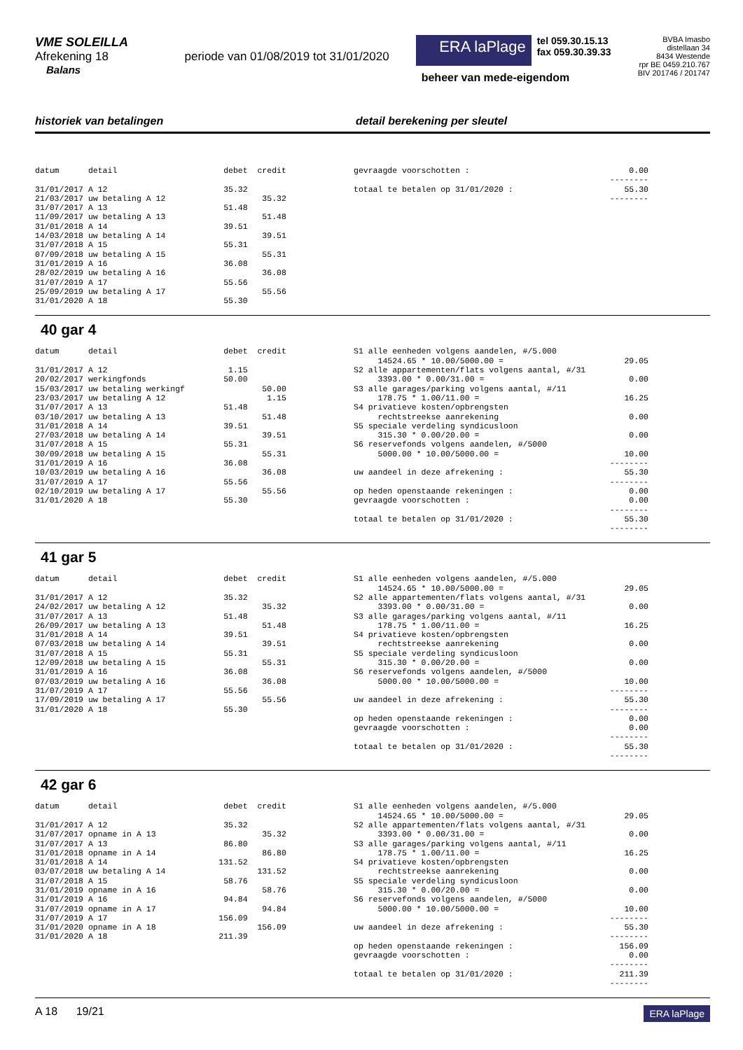VME SOLEILLA
Afrekening 18 periode van 01/08/2019 tot 31/01/2020
Balans
ERA laPlage
tel 059.30.15.13
fax 059.30.39.33
beheer van mede-eigendom
BVBA Imasbo
distellaan 34
8434 Westende
rpr BE 0459.210.767
BIV 201746 / 201747
historiek van betalingen detail berekening per sleutel
datum      detail                      debet  credit

31/01/2017 A 12                        35.32
21/03/2017 uw betaling A 12                    35.32
31/07/2017 A 13                        51.48
11/09/2017 uw betaling A 13                    51.48
31/01/2018 A 14                        39.51
14/03/2018 uw betaling A 14                    39.51
31/07/2018 A 15                        55.31
07/09/2018 uw betaling A 15                    55.31
31/01/2019 A 16                        36.08
28/02/2019 uw betaling A 16                    36.08
31/07/2019 A 17                        55.56
25/09/2019 uw betaling A 17                    55.56
31/01/2020 A 18                        55.30
gevraagde voorschotten :                                 0.00
                                                     --------
totaal te betalen op 31/01/2020 :                       55.30
                                                     --------
40 gar 4
datum      detail                      debet  credit

31/01/2017 A 12                         1.15
20/02/2017 werkingfonds                50.00
15/03/2017 uw betaling werkingf                50.00
23/03/2017 uw betaling A 12                     1.15
31/07/2017 A 13                        51.48
03/10/2017 uw betaling A 13                    51.48
31/01/2018 A 14                        39.51
27/03/2018 uw betaling A 14                    39.51
31/07/2018 A 15                        55.31
30/09/2018 uw betaling A 15                    55.31
31/01/2019 A 16                        36.08
10/03/2019 uw betaling A 16                    36.08
31/07/2019 A 17                        55.56
02/10/2019 uw betaling A 17                    55.56
31/01/2020 A 18                        55.30
S1 alle eenheden volgens aandelen, #/5.000
     14524.65 * 10.00/5000.00 =                         29.05
S2 alle appartementen/flats volgens aantal, #/31
     3393.00 * 0.00/31.00 =                              0.00
S3 alle garages/parking volgens aantal, #/11
     178.75 * 1.00/11.00 =                              16.25
S4 privatieve kosten/opbrengsten
     rechtstreekse aanrekening                           0.00
S5 speciale verdeling syndicusloon
     315.30 * 0.00/20.00 =                               0.00
S6 reservefonds volgens aandelen, #/5000
     5000.00 * 10.00/5000.00 =                          10.00
                                                     --------
uw aandeel in deze afrekening :                         55.30
                                                     --------
op heden openstaande rekeningen :                        0.00
gevraagde voorschotten :                                 0.00
                                                     --------
totaal te betalen op 31/01/2020 :                       55.30
                                                     --------
41 gar 5
datum      detail                      debet  credit

31/01/2017 A 12                        35.32
24/02/2017 uw betaling A 12                    35.32
31/07/2017 A 13                        51.48
26/09/2017 uw betaling A 13                    51.48
31/01/2018 A 14                        39.51
07/03/2018 uw betaling A 14                    39.51
31/07/2018 A 15                        55.31
12/09/2018 uw betaling A 15                    55.31
31/01/2019 A 16                        36.08
07/03/2019 uw betaling A 16                    36.08
31/07/2019 A 17                        55.56
17/09/2019 uw betaling A 17                    55.56
31/01/2020 A 18                        55.30
S1 alle eenheden volgens aandelen, #/5.000
     14524.65 * 10.00/5000.00 =                         29.05
S2 alle appartementen/flats volgens aantal, #/31
     3393.00 * 0.00/31.00 =                              0.00
S3 alle garages/parking volgens aantal, #/11
     178.75 * 1.00/11.00 =                              16.25
S4 privatieve kosten/opbrengsten
     rechtstreekse aanrekening                           0.00
S5 speciale verdeling syndicusloon
     315.30 * 0.00/20.00 =                               0.00
S6 reservefonds volgens aandelen, #/5000
     5000.00 * 10.00/5000.00 =                          10.00
                                                     --------
uw aandeel in deze afrekening :                         55.30
                                                     --------
op heden openstaande rekeningen :                        0.00
gevraagde voorschotten :                                 0.00
                                                     --------
totaal te betalen op 31/01/2020 :                       55.30
                                                     --------
42 gar 6
datum      detail                      debet  credit

31/01/2017 A 12                        35.32
31/07/2017 opname in A 13                      35.32
31/07/2017 A 13                        86.80
31/01/2018 opname in A 14                      86.80
31/01/2018 A 14                       131.52
03/07/2018 uw betaling A 14                   131.52
31/07/2018 A 15                        58.76
31/01/2019 opname in A 16                      58.76
31/01/2019 A 16                        94.84
31/07/2019 opname in A 17                      94.84
31/07/2019 A 17                       156.09
31/01/2020 opname in A 18                     156.09
31/01/2020 A 18                       211.39
S1 alle eenheden volgens aandelen, #/5.000
     14524.65 * 10.00/5000.00 =                         29.05
S2 alle appartementen/flats volgens aantal, #/31
     3393.00 * 0.00/31.00 =                              0.00
S3 alle garages/parking volgens aantal, #/11
     178.75 * 1.00/11.00 =                              16.25
S4 privatieve kosten/opbrengsten
     rechtstreekse aanrekening                           0.00
S5 speciale verdeling syndicusloon
     315.30 * 0.00/20.00 =                               0.00
S6 reservefonds volgens aandelen, #/5000
     5000.00 * 10.00/5000.00 =                          10.00
                                                     --------
uw aandeel in deze afrekening :                         55.30
                                                     --------
op heden openstaande rekeningen :                      156.09
gevraagde voorschotten :                                 0.00
                                                     --------
totaal te betalen op 31/01/2020 :                      211.39
                                                     --------
A 18 19/21
ERA laPlage